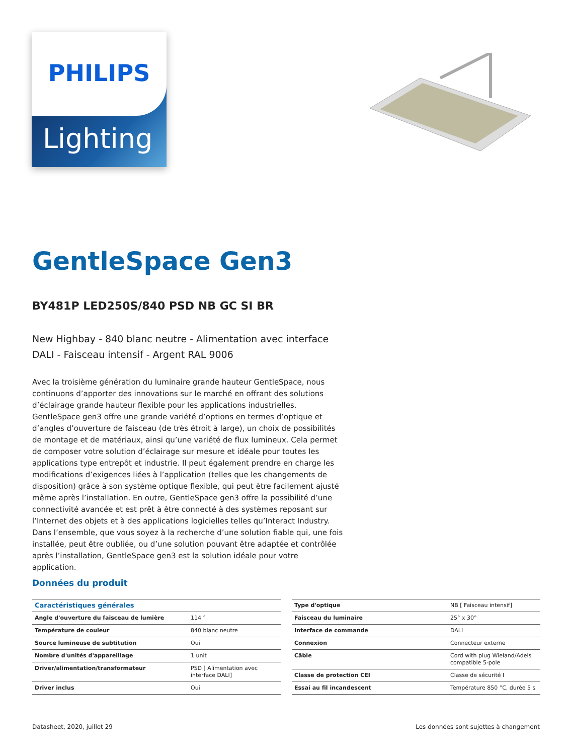Lighting
PHILIPS
GentleSpace Gen3
BY481P LED250S/840 PSD NB GC SI BR
New Highbay - 840 blanc neutre - Alimentation avec interface DALI - Faisceau intensif - Argent RAL 9006
Avec la troisième génération du luminaire grande hauteur GentleSpace, nous continuons d’apporter des innovations sur le marché en offrant des solutions d’éclairage grande hauteur flexible pour les applications industrielles. GentleSpace gen3 offre une grande variété d’options en termes d’optique et d’angles d’ouverture de faisceau (de très étroit à large), un choix de possibilités de montage et de matériaux, ainsi qu’une variété de flux lumineux. Cela permet de composer votre solution d’éclairage sur mesure et idéale pour toutes les applications type entrepôt et industrie. Il peut également prendre en charge les modifications d’exigences liées à l’application (telles que les changements de disposition) grâce à son système optique flexible, qui peut être facilement ajusté même après l’installation. En outre, GentleSpace gen3 offre la possibilité d’une connectivité avancée et est prêt à être connecté à des systèmes reposant sur l’Internet des objets et à des applications logicielles telles qu’Interact Industry. Dans l’ensemble, que vous soyez à la recherche d’une solution fiable qui, une fois installée, peut être oubliée, ou d’une solution pouvant être adaptée et contrôlée après l’installation, GentleSpace gen3 est la solution idéale pour votre application.
Données du produit
| Caractéristiques générales | |
| --- | --- |
| Angle d'ouverture du faisceau de lumière | 114 ° |
| Température de couleur | 840 blanc neutre |
| Source lumineuse de subtitution | Oui |
| Nombre d'unités d'appareillage | 1 unit |
| Driver/alimentation/transformateur | PSD [ Alimentation avec interface DALI] |
| Driver inclus | Oui |
| Type d'optique | NB [ Faisceau intensif] |
| Faisceau du luminaire | 25° x 30° |
| Interface de commande | DALI |
| Connexion | Connecteur externe |
| Câble | Cord with plug Wieland/Adels compatible 5-pole |
| Classe de protection CEI | Classe de sécurité I |
| Essai au fil incandescent | Température 850 °C, durée 5 s |
Datasheet, 2020, juillet 29 Les données sont sujettes à changement